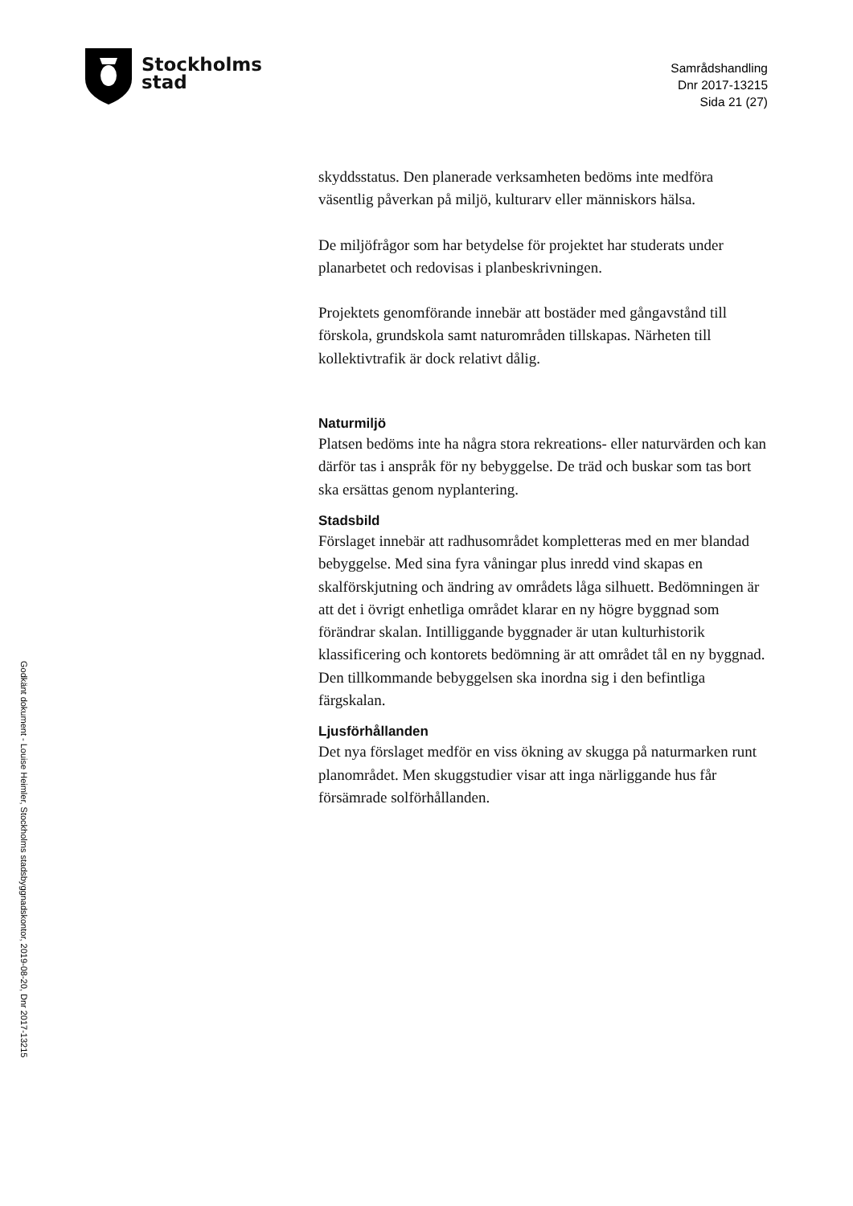Stockholms
stad
Samrådshandling
Dnr 2017-13215
Sida 21 (27)
skyddsstatus. Den planerade verksamheten bedöms inte medföra väsentlig påverkan på miljö, kulturarv eller människors hälsa.
De miljöfrågor som har betydelse för projektet har studerats under planarbetet och redovisas i planbeskrivningen.
Projektets genomförande innebär att bostäder med gångavstånd till förskola, grundskola samt naturområden tillskapas. Närheten till kollektivtrafik är dock relativt dålig.
Naturmiljö
Platsen bedöms inte ha några stora rekreations- eller naturvärden och kan därför tas i anspråk för ny bebyggelse. De träd och buskar som tas bort ska ersättas genom nyplantering.
Stadsbild
Förslaget innebär att radhusområdet kompletteras med en mer blandad bebyggelse. Med sina fyra våningar plus inredd vind skapas en skalförskjutning och ändring av områdets låga silhuett. Bedömningen är att det i övrigt enhetliga området klarar en ny högre byggnad som förändrar skalan. Intilliggande byggnader är utan kulturhistorik klassificering och kontorets bedömning är att området tål en ny byggnad. Den tillkommande bebyggelsen ska inordna sig i den befintliga färgskalan.
Ljusförhållanden
Det nya förslaget medför en viss ökning av skugga på naturmarken runt planområdet. Men skuggstudier visar att inga närliggande hus får försämrade solförhållanden.
Godkänt dokument - Louise Heimler, Stockholms stadsbyggnadskontor, 2019-08-20, Dnr 2017-13215